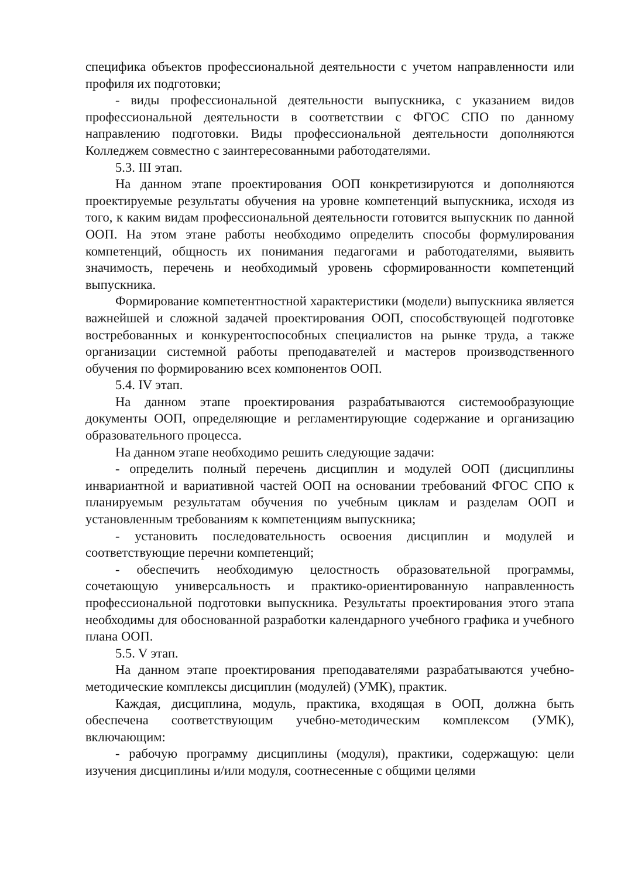специфика объектов профессиональной деятельности с учетом направленности или профиля их подготовки;
- виды профессиональной деятельности выпускника, с указанием видов профессиональной деятельности в соответствии с ФГОС СПО по данному направлению подготовки. Виды профессиональной деятельности дополняются Колледжем совместно с заинтересованными работодателями.
5.3. III этап.
На данном этапе проектирования ООП конкретизируются и дополняются проектируемые результаты обучения на уровне компетенций выпускника, исходя из того, к каким видам профессиональной деятельности готовится выпускник по данной ООП. На этом этане работы необходимо определить способы формулирования компетенций, общность их понимания педагогами и работодателями, выявить значимость, перечень и необходимый уровень сформированности компетенций выпускника.
Формирование компетентностной характеристики (модели) выпускника является важнейшей и сложной задачей проектирования ООП, способствующей подготовке востребованных и конкурентоспособных специалистов на рынке труда, а также организации системной работы преподавателей и мастеров производственного обучения по формированию всех компонентов ООП.
5.4. IV этап.
На данном этапе проектирования разрабатываются системообразующие документы ООП, определяющие и регламентирующие содержание и организацию образовательного процесса.
На данном этапе необходимо решить следующие задачи:
- определить полный перечень дисциплин и модулей ООП (дисциплины инвариантной и вариативной частей ООП на основании требований ФГОС СПО к планируемым результатам обучения по учебным циклам и разделам ООП и установленным требованиям к компетенциям выпускника;
- установить последовательность освоения дисциплин и модулей и соответствующие перечни компетенций;
- обеспечить необходимую целостность образовательной программы, сочетающую универсальность и практико-ориентированную направленность профессиональной подготовки выпускника. Результаты проектирования этого этапа необходимы для обоснованной разработки календарного учебного графика и учебного плана ООП.
5.5. V этап.
На данном этапе проектирования преподавателями разрабатываются учебно-методические комплексы дисциплин (модулей) (УМК), практик.
Каждая, дисциплина, модуль, практика, входящая в ООП, должна быть обеспечена соответствующим учебно-методическим комплексом (УМК), включающим:
- рабочую программу дисциплины (модуля), практики, содержащую: цели изучения дисциплины и/или модуля, соотнесенные с общими целями